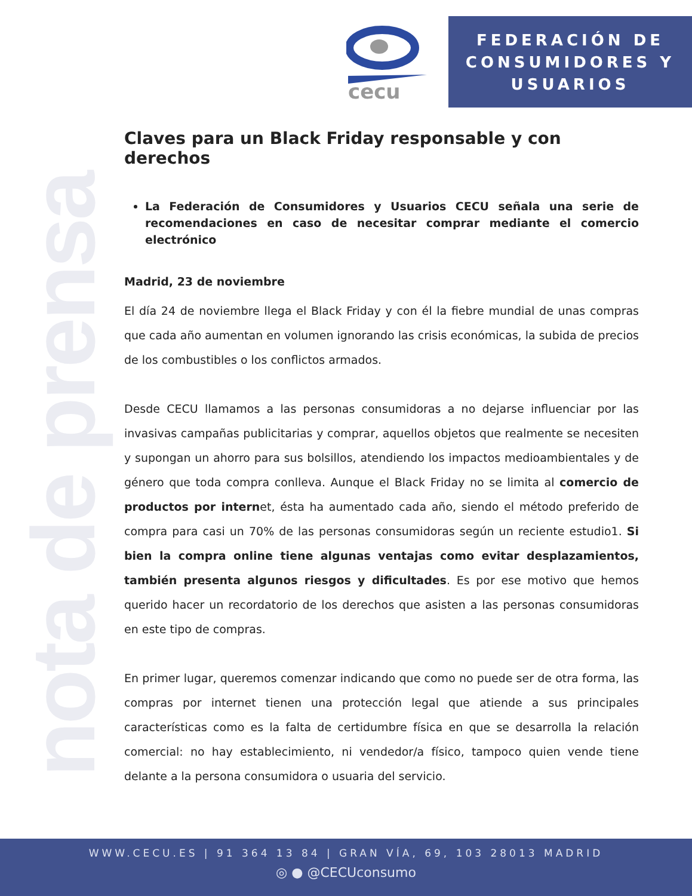nota de prensa
cecu
FEDERACIÓN DE
CONSUMIDORES Y
USUARIOS
Claves para un Black Friday responsable y con derechos
La Federación de Consumidores y Usuarios CECU señala una serie de recomendaciones en caso de necesitar comprar mediante el comercio electrónico
Madrid, 23 de noviembre
El día 24 de noviembre llega el Black Friday y con él la fiebre mundial de unas compras que cada año aumentan en volumen ignorando las crisis económicas, la subida de precios de los combustibles o los conflictos armados.
Desde CECU llamamos a las personas consumidoras a no dejarse influenciar por las invasivas campañas publicitarias y comprar, aquellos objetos que realmente se necesiten y supongan un ahorro para sus bolsillos, atendiendo los impactos medioambientales y de género que toda compra conlleva. Aunque el Black Friday no se limita al comercio de productos por internet, ésta ha aumentado cada año, siendo el método preferido de compra para casi un 70% de las personas consumidoras según un reciente estudio1. Si bien la compra online tiene algunas ventajas como evitar desplazamientos, también presenta algunos riesgos y dificultades. Es por ese motivo que hemos querido hacer un recordatorio de los derechos que asisten a las personas consumidoras en este tipo de compras.
En primer lugar, queremos comenzar indicando que como no puede ser de otra forma, las compras por internet tienen una protección legal que atiende a sus principales características como es la falta de certidumbre física en que se desarrolla la relación comercial: no hay establecimiento, ni vendedor/a físico, tampoco quien vende tiene delante a la persona consumidora o usuaria del servicio.
WWW.CECU.ES | 91 364 13 84 | GRAN VÍA, 69, 103 28013 MADRID
◎ ● @CECUconsumo